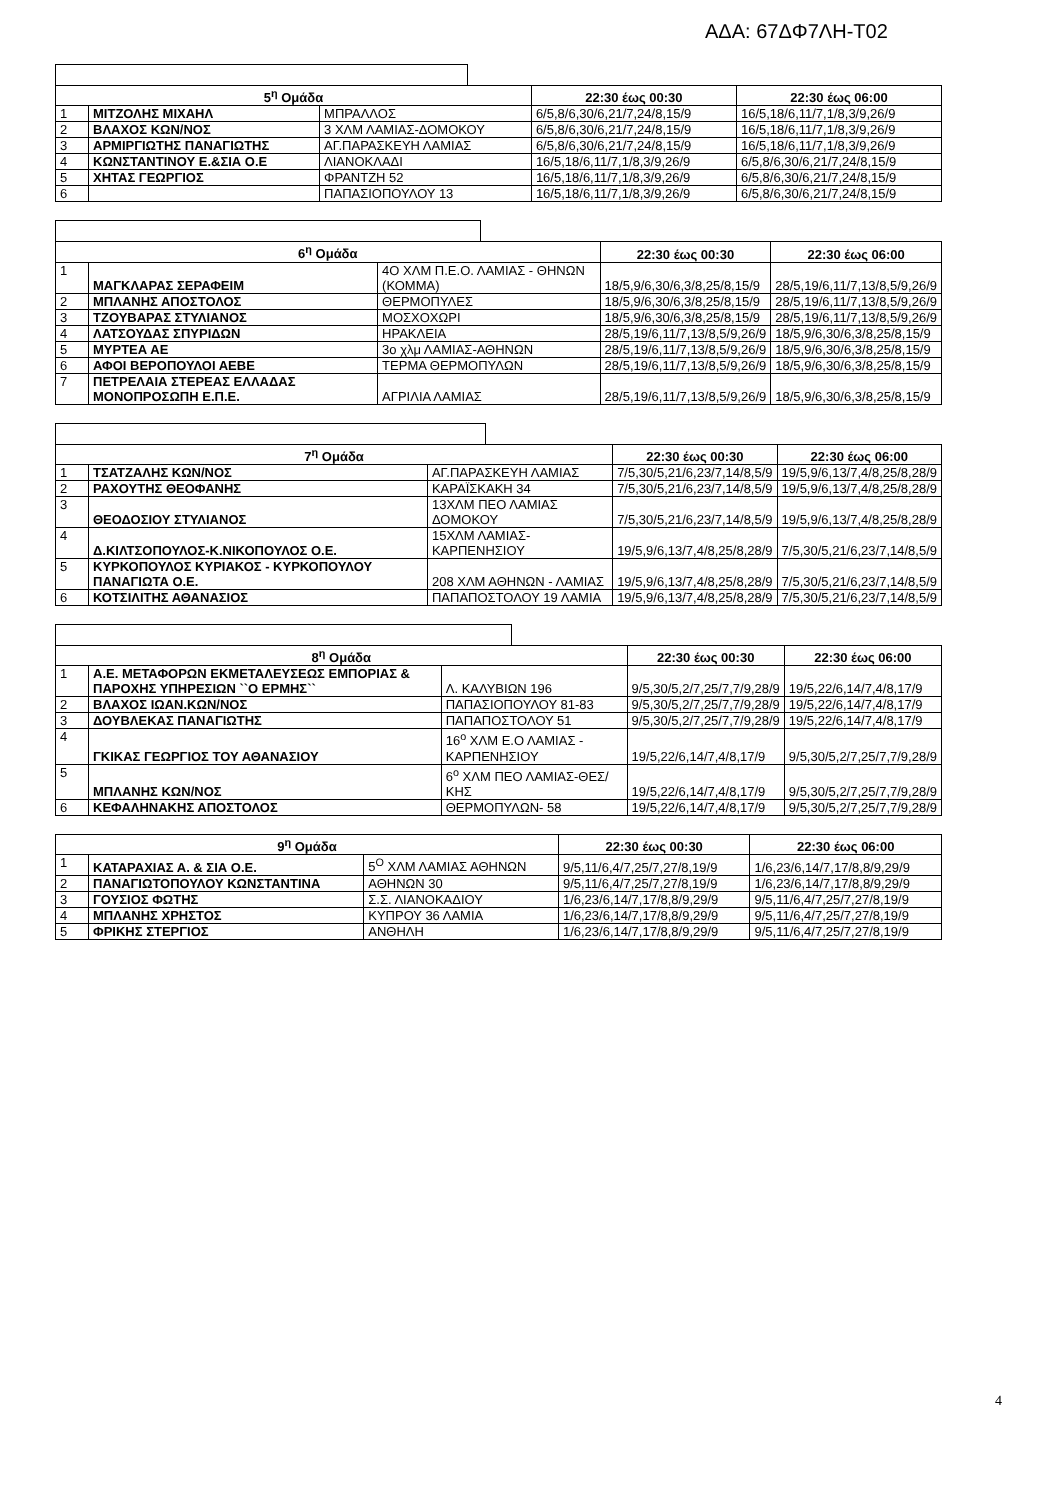ΑΔΑ: 67ΔΦ7ΛΗ-Τ02
| 5<sup>η</sup> Ομάδα | | | 22:30 έως 00:30 | 22:30 έως 06:00 |
| --- | --- | --- | --- | --- |
| 1 | ΜΙΤΖΟΛΗΣ ΜΙΧΑΗΛ | ΜΠΡΑΛΛΟΣ | 6/5,8/6,30/6,21/7,24/8,15/9 | 16/5,18/6,11/7,1/8,3/9,26/9 |
| 2 | ΒΛΑΧΟΣ ΚΩΝ/ΝΟΣ | 3 ΧΛΜ ΛΑΜΙΑΣ-ΔΟΜΟΚΟΥ | 6/5,8/6,30/6,21/7,24/8,15/9 | 16/5,18/6,11/7,1/8,3/9,26/9 |
| 3 | ΑΡΜΙΡΓΙΩΤΗΣ ΠΑΝΑΓΙΩΤΗΣ | ΑΓ.ΠΑΡΑΣΚΕΥΗ ΛΑΜΙΑΣ | 6/5,8/6,30/6,21/7,24/8,15/9 | 16/5,18/6,11/7,1/8,3/9,26/9 |
| 4 | ΚΩΝΣΤΑΝΤΙΝΟΥ Ε.&ΣΙΑ Ο.Ε | ΛΙΑΝΟΚΛΑΔΙ | 16/5,18/6,11/7,1/8,3/9,26/9 | 6/5,8/6,30/6,21/7,24/8,15/9 |
| 5 | ΧΗΤΑΣ ΓΕΩΡΓΙΟΣ | ΦΡΑΝΤΖΗ 52 | 16/5,18/6,11/7,1/8,3/9,26/9 | 6/5,8/6,30/6,21/7,24/8,15/9 |
| 6 | | ΠΑΠΑΣΙΟΠΟΥΛΟΥ 13 | 16/5,18/6,11/7,1/8,3/9,26/9 | 6/5,8/6,30/6,21/7,24/8,15/9 |
| 6<sup>η</sup> Ομάδα | | | 22:30 έως 00:30 | 22:30 έως 06:00 |
| --- | --- | --- | --- | --- |
| 1 | ΜΑΓΚΛΑΡΑΣ ΣΕΡΑΦΕΙΜ | 4Ο ΧΛΜ Π.Ε.Ο. ΛΑΜΙΑΣ - ΘΗΝΩΝ (ΚΟΜΜΑ) | 18/5,9/6,30/6,3/8,25/8,15/9 | 28/5,19/6,11/7,13/8,5/9,26/9 |
| 2 | ΜΠΛΑΝΗΣ ΑΠΟΣΤΟΛΟΣ | ΘΕΡΜΟΠΥΛΕΣ | 18/5,9/6,30/6,3/8,25/8,15/9 | 28/5,19/6,11/7,13/8,5/9,26/9 |
| 3 | ΤΖΟΥΒΑΡΑΣ ΣΤΥΛΙΑΝΟΣ | ΜΟΣΧΟΧΩΡΙ | 18/5,9/6,30/6,3/8,25/8,15/9 | 28/5,19/6,11/7,13/8,5/9,26/9 |
| 4 | ΛΑΤΣΟΥΔΑΣ ΣΠΥΡΙΔΩΝ | ΗΡΑΚΛΕΙΑ | 28/5,19/6,11/7,13/8,5/9,26/9 | 18/5,9/6,30/6,3/8,25/8,15/9 |
| 5 | ΜΥΡΤΕΑ ΑΕ | 3ο χλμ ΛΑΜΙΑΣ-ΑΘΗΝΩΝ | 28/5,19/6,11/7,13/8,5/9,26/9 | 18/5,9/6,30/6,3/8,25/8,15/9 |
| 6 | ΑΦΟΙ ΒΕΡΟΠΟΥΛΟΙ ΑΕΒΕ | ΤΕΡΜΑ ΘΕΡΜΟΠΥΛΩΝ | 28/5,19/6,11/7,13/8,5/9,26/9 | 18/5,9/6,30/6,3/8,25/8,15/9 |
| 7 | ΠΕΤΡΕΛΑΙΑ ΣΤΕΡΕΑΣ ΕΛΛΑΔΑΣ ΜΟΝΟΠΡΟΣΩΠΗ Ε.Π.Ε. | ΑΓΡΙΛΙΑ ΛΑΜΙΑΣ | 28/5,19/6,11/7,13/8,5/9,26/9 | 18/5,9/6,30/6,3/8,25/8,15/9 |
| 7<sup>η</sup> Ομάδα | | | 22:30 έως 00:30 | 22:30 έως 06:00 |
| --- | --- | --- | --- | --- |
| 1 | ΤΣΑΤΖΑΛΗΣ ΚΩΝ/ΝΟΣ | ΑΓ.ΠΑΡΑΣΚΕΥΗ ΛΑΜΙΑΣ | 7/5,30/5,21/6,23/7,14/8,5/9 | 19/5,9/6,13/7,4/8,25/8,28/9 |
| 2 | ΡΑΧΟΥΤΗΣ ΘΕΟΦΑΝΗΣ | ΚΑΡΑΪΣΚΑΚΗ 34 | 7/5,30/5,21/6,23/7,14/8,5/9 | 19/5,9/6,13/7,4/8,25/8,28/9 |
| 3 | ΘΕΟΔΟΣΙΟΥ ΣΤΥΛΙΑΝΟΣ | 13ΧΛΜ ΠΕΟ ΛΑΜΙΑΣ ΔΟΜΟΚΟΥ | 7/5,30/5,21/6,23/7,14/8,5/9 | 19/5,9/6,13/7,4/8,25/8,28/9 |
| 4 | Δ.ΚΙΛΤΣΟΠΟΥΛΟΣ-Κ.ΝΙΚΟΠΟΥΛΟΣ Ο.Ε. | 15ΧΛΜ ΛΑΜΙΑΣ-ΚΑΡΠΕΝΗΣΙΟΥ | 19/5,9/6,13/7,4/8,25/8,28/9 | 7/5,30/5,21/6,23/7,14/8,5/9 |
| 5 | ΚΥΡΚΟΠΟΥΛΟΣ ΚΥΡΙΑΚΟΣ - ΚΥΡΚΟΠΟΥΛΟΥ ΠΑΝΑΓΙΩΤΑ Ο.Ε. | 208 ΧΛΜ ΑΘΗΝΩΝ - ΛΑΜΙΑΣ | 19/5,9/6,13/7,4/8,25/8,28/9 | 7/5,30/5,21/6,23/7,14/8,5/9 |
| 6 | ΚΟΤΣΙΛΙΤΗΣ ΑΘΑΝΑΣΙΟΣ | ΠΑΠΑΠΟΣΤΟΛΟΥ 19 ΛΑΜΙΑ | 19/5,9/6,13/7,4/8,25/8,28/9 | 7/5,30/5,21/6,23/7,14/8,5/9 |
| 8<sup>η</sup> Ομάδα | | | 22:30 έως 00:30 | 22:30 έως 06:00 |
| --- | --- | --- | --- | --- |
| 1 | Α.Ε. ΜΕΤΑΦΟΡΩΝ ΕΚΜΕΤΑΛΕΥΣΕΩΣ ΕΜΠΟΡΙΑΣ & ΠΑΡΟΧΗΣ ΥΠΗΡΕΣΙΩΝ ``Ο ΕΡΜΗΣ`` | Λ. ΚΑΛΥΒΙΩΝ 196 | 9/5,30/5,2/7,25/7,7/9,28/9 | 19/5,22/6,14/7,4/8,17/9 |
| 2 | ΒΛΑΧΟΣ ΙΩΑΝ.ΚΩΝ/ΝΟΣ | ΠΑΠΑΣΙΟΠΟΥΛΟΥ 81-83 | 9/5,30/5,2/7,25/7,7/9,28/9 | 19/5,22/6,14/7,4/8,17/9 |
| 3 | ΔΟΥΒΛΕΚΑΣ ΠΑΝΑΓΙΩΤΗΣ | ΠΑΠΑΠΟΣΤΟΛΟΥ 51 | 9/5,30/5,2/7,25/7,7/9,28/9 | 19/5,22/6,14/7,4/8,17/9 |
| 4 | ΓΚΙΚΑΣ ΓΕΩΡΓΙΟΣ ΤΟΥ ΑΘΑΝΑΣΙΟΥ | 16<sup>ο</sup> ΧΛΜ Ε.Ο ΛΑΜΙΑΣ - ΚΑΡΠΕΝΗΣΙΟΥ | 19/5,22/6,14/7,4/8,17/9 | 9/5,30/5,2/7,25/7,7/9,28/9 |
| 5 | ΜΠΛΑΝΗΣ ΚΩΝ/ΝΟΣ | 6<sup>ο</sup> ΧΛΜ ΠΕΟ ΛΑΜΙΑΣ-ΘΕΣ/ΚΗΣ | 19/5,22/6,14/7,4/8,17/9 | 9/5,30/5,2/7,25/7,7/9,28/9 |
| 6 | ΚΕΦΑΛΗΝΑΚΗΣ ΑΠΟΣΤΟΛΟΣ | ΘΕΡΜΟΠΥΛΩΝ- 58 | 19/5,22/6,14/7,4/8,17/9 | 9/5,30/5,2/7,25/7,7/9,28/9 |
| 9<sup>η</sup> Ομάδα | | | 22:30 έως 00:30 | 22:30 έως 06:00 |
| --- | --- | --- | --- | --- |
| 1 | ΚΑΤΑΡΑΧΙΑΣ Α. & ΣΙΑ Ο.Ε. | 5<sup>Ο</sup> ΧΛΜ ΛΑΜΙΑΣ ΑΘΗΝΩΝ | 9/5,11/6,4/7,25/7,27/8,19/9 | 1/6,23/6,14/7,17/8,8/9,29/9 |
| 2 | ΠΑΝΑΓΙΩΤΟΠΟΥΛΟΥ ΚΩΝΣΤΑΝΤΙΝΑ | ΑΘΗΝΩΝ 30 | 9/5,11/6,4/7,25/7,27/8,19/9 | 1/6,23/6,14/7,17/8,8/9,29/9 |
| 3 | ΓΟΥΣΙΟΣ ΦΩΤΗΣ | Σ.Σ. ΛΙΑΝΟΚΑΔΙΟΥ | 1/6,23/6,14/7,17/8,8/9,29/9 | 9/5,11/6,4/7,25/7,27/8,19/9 |
| 4 | ΜΠΛΑΝΗΣ ΧΡΗΣΤΟΣ | ΚΥΠΡΟΥ 36 ΛΑΜΙΑ | 1/6,23/6,14/7,17/8,8/9,29/9 | 9/5,11/6,4/7,25/7,27/8,19/9 |
| 5 | ΦΡΙΚΗΣ ΣΤΕΡΓΙΟΣ | ΑΝΘΗΛΗ | 1/6,23/6,14/7,17/8,8/9,29/9 | 9/5,11/6,4/7,25/7,27/8,19/9 |
4